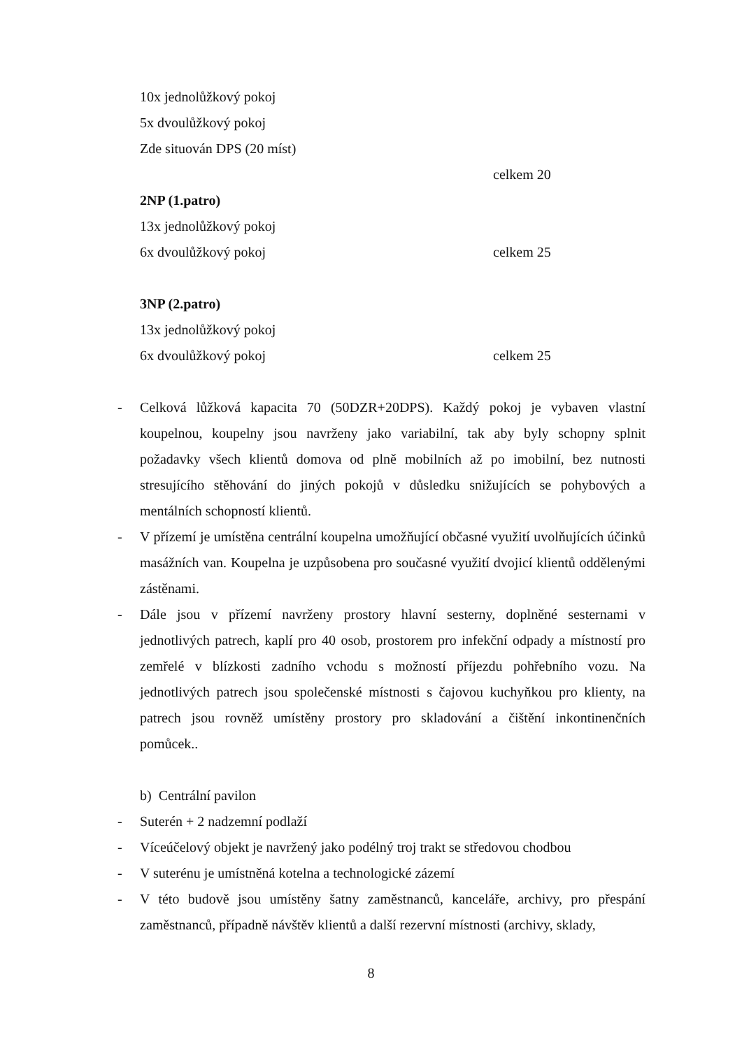10x jednolůžkový pokoj
5x dvoulůžkový pokoj
Zde situován DPS (20 míst)
celkem 20
2NP (1.patro)
13x jednolůžkový pokoj
6x dvoulůžkový pokoj celkem 25
3NP (2.patro)
13x jednolůžkový pokoj
6x dvoulůžkový pokoj celkem 25
- Celková lůžková kapacita 70 (50DZR+20DPS). Každý pokoj je vybaven vlastní koupelnou, koupelny jsou navrženy jako variabilní, tak aby byly schopny splnit požadavky všech klientů domova od plně mobilních až po imobilní, bez nutnosti stresujícího stěhování do jiných pokojů v důsledku snižujících se pohybových a mentálních schopností klientů.
- V přízemí je umístěna centrální koupelna umožňující občasné využití uvolňujících účinků masážních van. Koupelna je uzpůsobena pro současné využití dvojicí klientů oddělenými zástěnami.
- Dále jsou v přízemí navrženy prostory hlavní sesterny, doplněné sesternami v jednotlivých patrech, kaplí pro 40 osob, prostorem pro infekční odpady a místností pro zemřelé v blízkosti zadního vchodu s možností příjezdu pohřebního vozu. Na jednotlivých patrech jsou společenské místnosti s čajovou kuchyňkou pro klienty, na patrech jsou rovněž umístěny prostory pro skladování a čištění inkontinenčních pomůcek..
b) Centrální pavilon
- Suterén + 2 nadzemní podlaží
- Víceúčelový objekt je navržený jako podélný troj trakt se středovou chodbou
- V suterénu je umístněná kotelna a technologické zázemí
- V této budově jsou umístěny šatny zaměstnanců, kanceláře, archivy, pro přespání zaměstnanců, případně návštěv klientů a další rezervní místnosti (archivy, sklady,
8